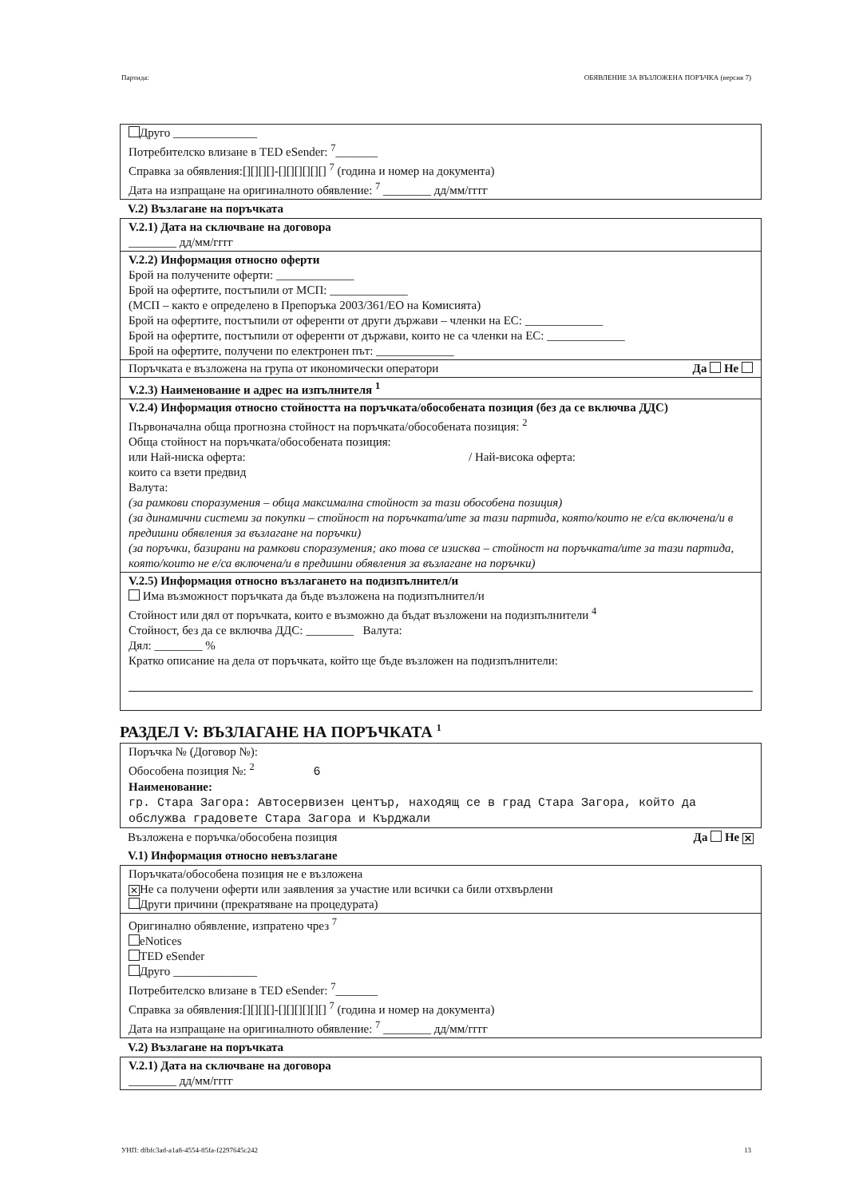Партида: ОБЯВЛЕНИЕ ЗА ВЪЗЛОЖЕНА ПОРЪЧКА (версия 7)
Друго ______________
Потребителско влизане в TED eSender: <sup>7</sup>_______
Справка за обявления:[][][][]-[][][][][][] <sup>7</sup> (година и номер на документа)
Дата на изпращане на оригиналното обявление: <sup>7</sup> ________ дд/мм/гггг
V.2) Възлагане на поръчката
V.2.1) Дата на сключване на договора
________ дд/мм/гггг
V.2.2) Информация относно оферти
Брой на получените оферти: _____________
Брой на офертите, постъпили от МСП: _____________
(МСП – както е определено в Препоръка 2003/361/ЕО на Комисията)
Брой на офертите, постъпили от оференти от други държави – членки на ЕС: _____________
Брой на офертите, постъпили от оференти от държави, които не са членки на ЕС: _____________
Брой на офертите, получени по електронен път: _____________
Поръчката е възложена на група от икономически оператори Да Не
V.2.3) Наименование и адрес на изпълнителя <sup>1</sup>
V.2.4) Информация относно стойността на поръчката/обособената позиция (без да се включва ДДС)
Първоначална обща прогнозна стойност на поръчката/обособената позиция: <sup>2</sup>
Обща стойност на поръчката/обособената позиция:
или Най-ниска оферта: / Най-висока оферта:
които са взети предвид
Валута:
(за рамкови споразумения – обща максимална стойност за тази обособена позиция)
(за динамични системи за покупки – стойност на поръчката/ите за тази партида, която/които не е/са включена/и в предишни обявления за възлагане на поръчки)
(за поръчки, базирани на рамкови споразумения; ако това се изисква – стойност на поръчката/ите за тази партида, която/които не е/са включена/и в предишни обявления за възлагане на поръчки)
V.2.5) Информация относно възлагането на подизпълнител/и
Има възможност поръчката да бъде възложена на подизпълнител/и
Стойност или дял от поръчката, които е възможно да бъдат възложени на подизпълнители <sup>4</sup>
Стойност, без да се включва ДДС: ________ Валута:
Дял: ________ %
Кратко описание на дела от поръчката, който ще бъде възложен на подизпълнители:
РАЗДЕЛ V: ВЪЗЛАГАНЕ НА ПОРЪЧКАТА <sup>1</sup>
Поръчка № (Договор №):
Обособена позиция №: <sup>2</sup> 6
Наименование:
гр. Стара Загора: Автосервизен център, находящ се в град Стара Загора, който да обслужва градовете Стара Загора и Кърджали
Възложена е поръчка/обособена позиция Да Не ✕
V.1) Информация относно невъзлагане
Поръчката/обособена позиция не е възложена
✕ Не са получени оферти или заявления за участие или всички са били отхвърлени
Други причини (прекратяване на процедурата)
Оригинално обявление, изпратено чрез <sup>7</sup>
eNotices
TED eSender
Друго ______________
Потребителско влизане в TED eSender: <sup>7</sup>_______
Справка за обявления:[][][][]-[][][][][][] <sup>7</sup> (година и номер на документа)
Дата на изпращане на оригиналното обявление: <sup>7</sup> ________ дд/мм/гггг
V.2) Възлагане на поръчката
V.2.1) Дата на сключване на договора
________ дд/мм/гггг
УНП: dfbfc3ad-a1a8-4554-85fa-f2297645c242 13